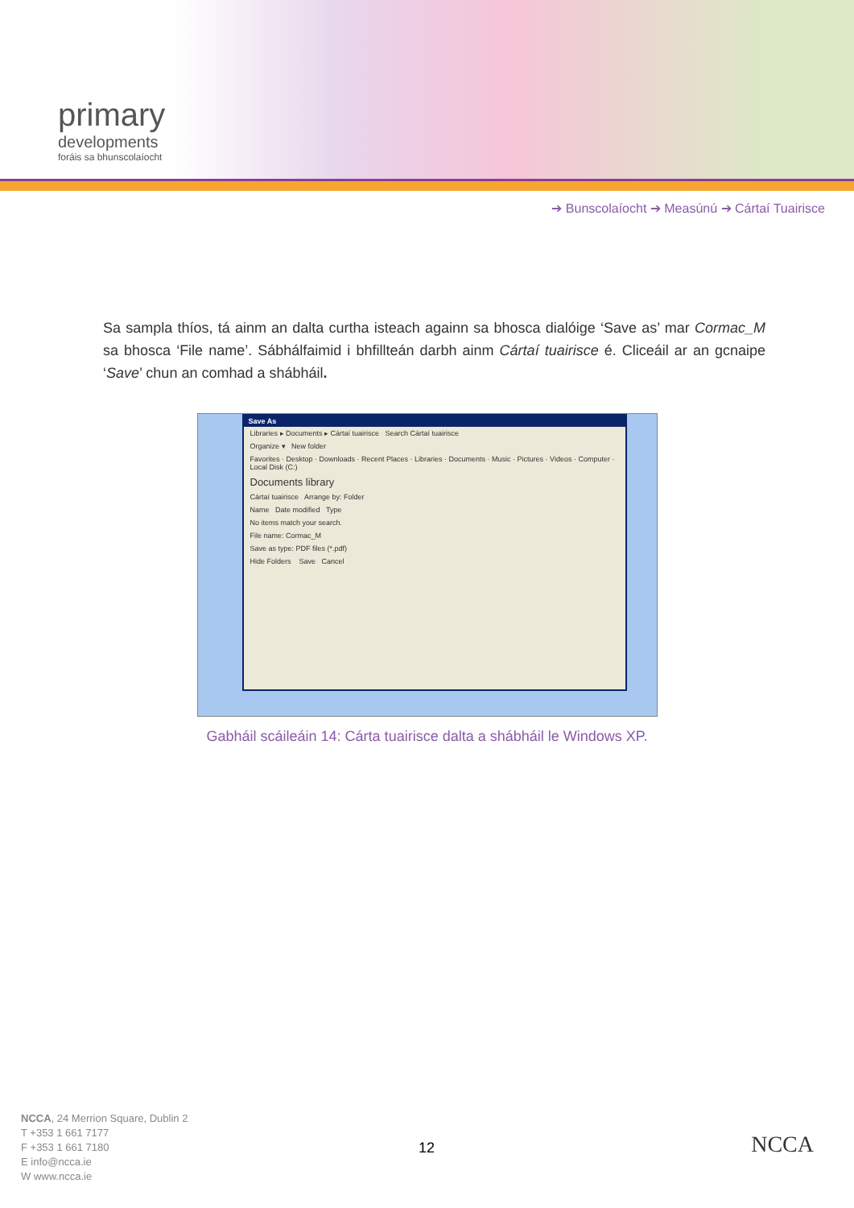primary
developments
foráis sa bhunscolaíocht
➔ Bunscolaíocht ➔ Measúnú ➔ Cártaí Tuairisce
Sa sampla thíos, tá ainm an dalta curtha isteach againn sa bhosca dialóige ‘Save as’ mar Cormac_M sa bhosca ‘File name’. Sábhálfaimid i bhfillteán darbh ainm Cártaí tuairisce é. Cliceáil ar an gcnaipe ‘Save’ chun an comhad a shábháil.
Save As
Libraries ▸ Documents ▸ Cártaí tuairisce Search Cártaí tuairisce
Organize ▾ New folder
Favorites · Desktop · Downloads · Recent Places · Libraries · Documents · Music · Pictures · Videos · Computer · Local Disk (C:)
Documents library
Cártaí tuairisce Arrange by: Folder
Name Date modified Type
No items match your search.
File name: Cormac_M
Save as type: PDF files (*.pdf)
Hide Folders Save Cancel
Gabháil scáileáin 14: Cárta tuairisce dalta a shábháil le Windows XP.
NCCA, 24 Merrion Square, Dublin 2
T +353 1 661 7177
F +353 1 661 7180
E info@ncca.ie
W www.ncca.ie
12 NCCA